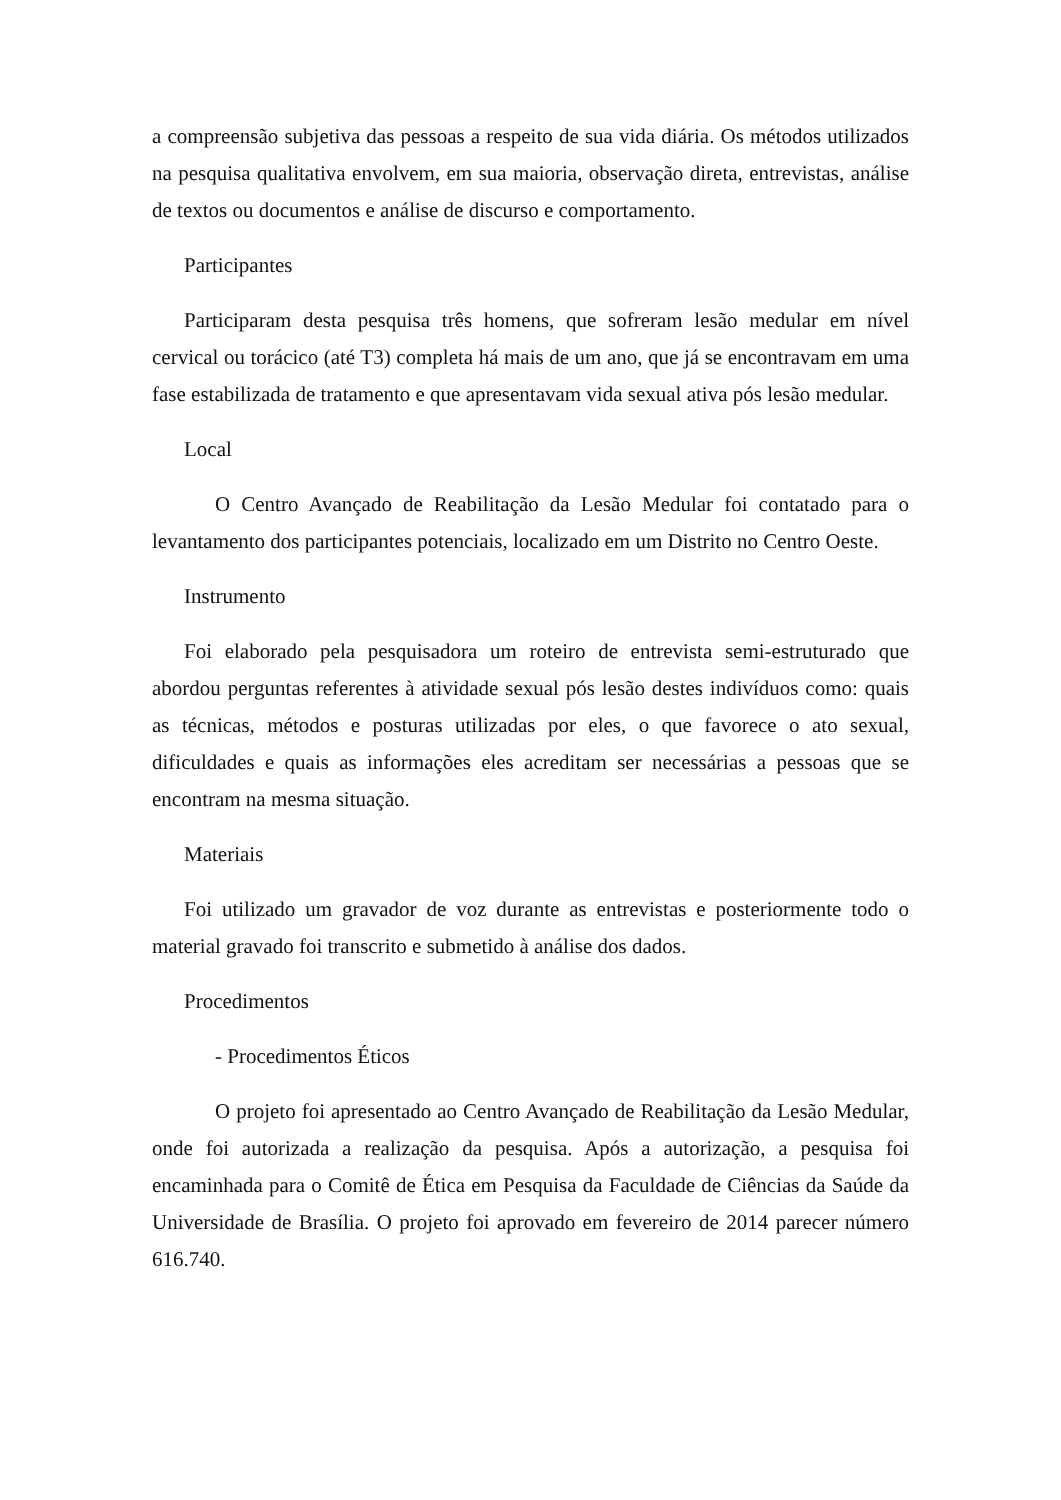a compreensão subjetiva das pessoas a respeito de sua vida diária. Os métodos utilizados na pesquisa qualitativa envolvem, em sua maioria, observação direta, entrevistas, análise de textos ou documentos e análise de discurso e comportamento.
Participantes
Participaram desta pesquisa três homens, que sofreram lesão medular em nível cervical ou torácico (até T3) completa há mais de um ano, que já se encontravam em uma fase estabilizada de tratamento e que apresentavam vida sexual ativa pós lesão medular.
Local
O Centro Avançado de Reabilitação da Lesão Medular foi contatado para o levantamento dos participantes potenciais, localizado em um Distrito no Centro Oeste.
Instrumento
Foi elaborado pela pesquisadora um roteiro de entrevista semi-estruturado que abordou perguntas referentes à atividade sexual pós lesão destes indivíduos como: quais as técnicas, métodos e posturas utilizadas por eles, o que favorece o ato sexual, dificuldades e quais as informações eles acreditam ser necessárias a pessoas que se encontram na mesma situação.
Materiais
Foi utilizado um gravador de voz durante as entrevistas e posteriormente todo o material gravado foi transcrito e submetido à análise dos dados.
Procedimentos
- Procedimentos Éticos
O projeto foi apresentado ao Centro Avançado de Reabilitação da Lesão Medular, onde foi autorizada a realização da pesquisa. Após a autorização, a pesquisa foi encaminhada para o Comitê de Ética em Pesquisa da Faculdade de Ciências da Saúde da Universidade de Brasília. O projeto foi aprovado em fevereiro de 2014 parecer número 616.740.